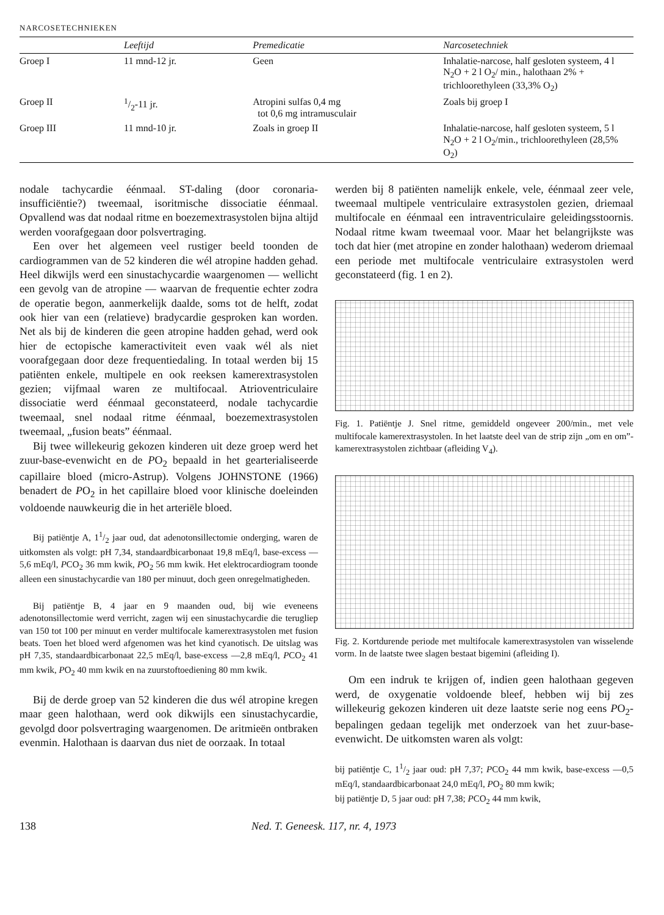NARCOSETECHNIEKEN
| | Leeftijd | Premedicatie | Narcosetechniek |
| --- | --- | --- | --- |
| Groep I | 11 mnd-12 jr. | Geen | Inhalatie-narcose, half gesloten systeem, 4 l N<sub>2</sub>O + 2 l O<sub>2</sub>/ min., halothaan 2% + trichloorethyleen (33,3% O<sub>2</sub>) |
| Groep II | 1/2-11 jr. | Atropini sulfas 0,4 mg tot 0,6 mg intramusculair | Zoals bij groep I |
| Groep III | 11 mnd-10 jr. | Zoals in groep II | Inhalatie-narcose, half gesloten systeem, 5 l N<sub>2</sub>O + 2 l O<sub>2</sub>/min., trichloorethyleen (28,5% O<sub>2</sub>) |
nodale tachycardie éénmaal. ST-daling (door coronaria-insufficiëntie?) tweemaal, isoritmische dissociatie éénmaal. Opvallend was dat nodaal ritme en boezemextrasystolen bijna altijd werden voorafgegaan door polsvertraging.
Een over het algemeen veel rustiger beeld toonden de cardiogrammen van de 52 kinderen die wél atropine hadden gehad. Heel dikwijls werd een sinustachycardie waargenomen — wellicht een gevolg van de atropine — waarvan de frequentie echter zodra de operatie begon, aanmerkelijk daalde, soms tot de helft, zodat ook hier van een (relatieve) bradycardie gesproken kan worden. Net als bij de kinderen die geen atropine hadden gehad, werd ook hier de ectopische kameractiviteit even vaak wél als niet voorafgegaan door deze frequentiedaling. In totaal werden bij 15 patiënten enkele, multipele en ook reeksen kamerextrasystolen gezien; vijfmaal waren ze multifocaal. Atrioventriculaire dissociatie werd éénmaal geconstateerd, nodale tachycardie tweemaal, snel nodaal ritme éénmaal, boezemextrasystolen tweemaal, „fusion beats” éénmaal.
Bij twee willekeurig gekozen kinderen uit deze groep werd het zuur-base-evenwicht en de PO<sub>2</sub> bepaald in het gearterialiseerde capillaire bloed (micro-Astrup). Volgens JOHNSTONE (1966) benadert de PO<sub>2</sub> in het capillaire bloed voor klinische doeleinden voldoende nauwkeurig die in het arteriële bloed.
Bij patiëntje A, 11/2 jaar oud, dat adenotonsillectomie onderging, waren de uitkomsten als volgt: pH 7,34, standaardbicarbonaat 19,8 mEq/l, base-excess —5,6 mEq/l, PCO<sub>2</sub> 36 mm kwik, PO<sub>2</sub> 56 mm kwik. Het elektrocardiogram toonde alleen een sinustachycardie van 180 per minuut, doch geen onregelmatigheden.
Bij patiëntje B, 4 jaar en 9 maanden oud, bij wie eveneens adenotonsillectomie werd verricht, zagen wij een sinustachycardie die terugliep van 150 tot 100 per minuut en verder multifocale kamerextrasystolen met fusion beats. Toen het bloed werd afgenomen was het kind cyanotisch. De uitslag was pH 7,35, standaardbicarbonaat 22,5 mEq/l, base-excess —2,8 mEq/l, PCO<sub>2</sub> 41 mm kwik, PO<sub>2</sub> 40 mm kwik en na zuurstoftoediening 80 mm kwik.
Bij de derde groep van 52 kinderen die dus wél atropine kregen maar geen halothaan, werd ook dikwijls een sinustachycardie, gevolgd door polsvertraging waargenomen. De aritmieën ontbraken evenmin. Halothaan is daarvan dus niet de oorzaak. In totaal
werden bij 8 patiënten namelijk enkele, vele, éénmaal zeer vele, tweemaal multipele ventriculaire extrasystolen gezien, driemaal multifocale en éénmaal een intraventriculaire geleidingsstoornis. Nodaal ritme kwam tweemaal voor. Maar het belangrijkste was toch dat hier (met atropine en zonder halothaan) wederom driemaal een periode met multifocale ventriculaire extrasystolen werd geconstateerd (fig. 1 en 2).
Fig. 1. Patiëntje J. Snel ritme, gemiddeld ongeveer 200/min., met vele multifocale kamerextrasystolen. In het laatste deel van de strip zijn „om en om”-kamerextrasystolen zichtbaar (afleiding V<sub>4</sub>).
Fig. 2. Kortdurende periode met multifocale kamerextrasystolen van wisselende vorm. In de laatste twee slagen bestaat bigemini (afleiding I).
Om een indruk te krijgen of, indien geen halothaan gegeven werd, de oxygenatie voldoende bleef, hebben wij bij zes willekeurig gekozen kinderen uit deze laatste serie nog eens PO<sub>2</sub>-bepalingen gedaan tegelijk met onderzoek van het zuur-base-evenwicht. De uitkomsten waren als volgt:
bij patiëntje C, 11/2 jaar oud: pH 7,37; PCO<sub>2</sub> 44 mm kwik, base-excess —0,5 mEq/l, standaardbicarbonaat 24,0 mEq/l, PO<sub>2</sub> 80 mm kwik;
bij patiëntje D, 5 jaar oud: pH 7,38; PCO<sub>2</sub> 44 mm kwik,
138 Ned. T. Geneesk. 117, nr. 4, 1973